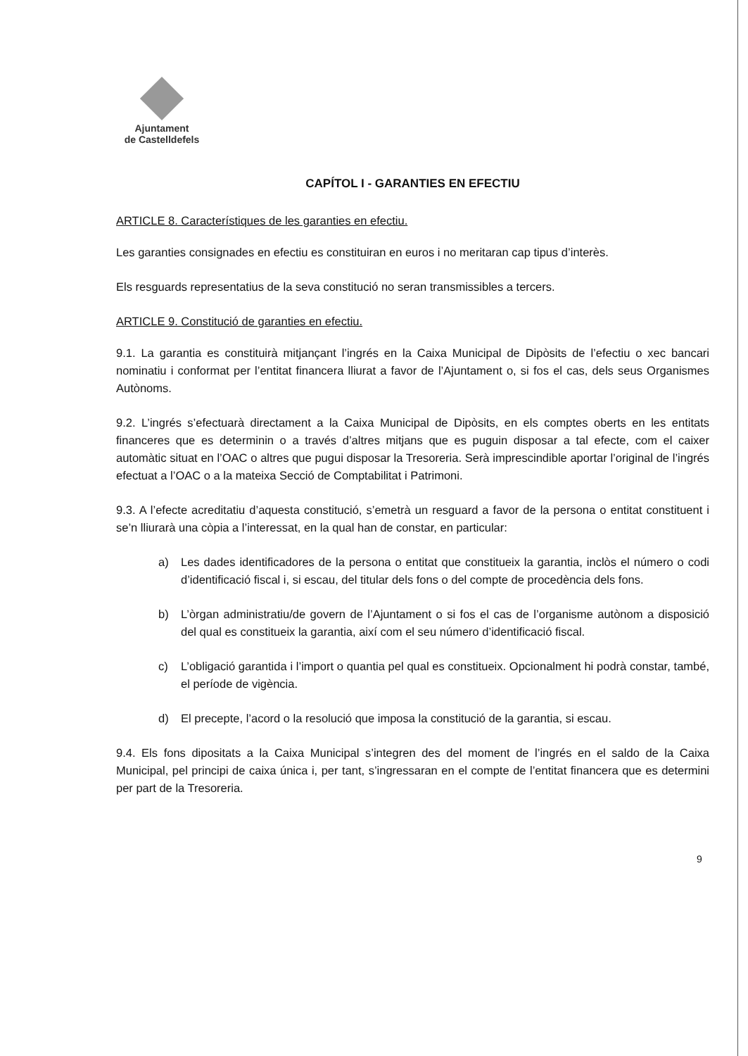Ajuntament
de Castelldefels
CAPÍTOL I - GARANTIES EN EFECTIU
ARTICLE 8. Característiques de les garanties en efectiu.
Les garanties consignades en efectiu es constituiran en euros i no meritaran cap tipus d’interès.
Els resguards representatius de la seva constitució no seran transmissibles a tercers.
ARTICLE 9. Constitució de garanties en efectiu.
9.1. La garantia es constituirà mitjançant l’ingrés en la Caixa Municipal de Dipòsits de l’efectiu o xec bancari nominatiu i conformat per l’entitat financera lliurat a favor de l’Ajuntament o, si fos el cas, dels seus Organismes Autònoms.
9.2. L’ingrés s’efectuarà directament a la Caixa Municipal de Dipòsits, en els comptes oberts en les entitats financeres que es determinin o a través d’altres mitjans que es puguin disposar a tal efecte, com el caixer automàtic situat en l’OAC o altres que pugui disposar la Tresoreria. Serà imprescindible aportar l’original de l’ingrés efectuat a l’OAC o a la mateixa Secció de Comptabilitat i Patrimoni.
9.3. A l’efecte acreditatiu d’aquesta constitució, s’emetrà un resguard a favor de la persona o entitat constituent i se’n lliurarà una còpia a l’interessat, en la qual han de constar, en particular:
a) Les dades identificadores de la persona o entitat que constitueix la garantia, inclòs el número o codi d’identificació fiscal i, si escau, del titular dels fons o del compte de procedència dels fons.
b) L’òrgan administratiu/de govern de l’Ajuntament o si fos el cas de l’organisme autònom a disposició del qual es constitueix la garantia, així com el seu número d’identificació fiscal.
c) L’obligació garantida i l’import o quantia pel qual es constitueix. Opcionalment hi podrà constar, també, el període de vigència.
d) El precepte, l’acord o la resolució que imposa la constitució de la garantia, si escau.
9.4. Els fons dipositats a la Caixa Municipal s’integren des del moment de l’ingrés en el saldo de la Caixa Municipal, pel principi de caixa única i, per tant, s’ingressaran en el compte de l’entitat financera que es determini per part de la Tresoreria.
9